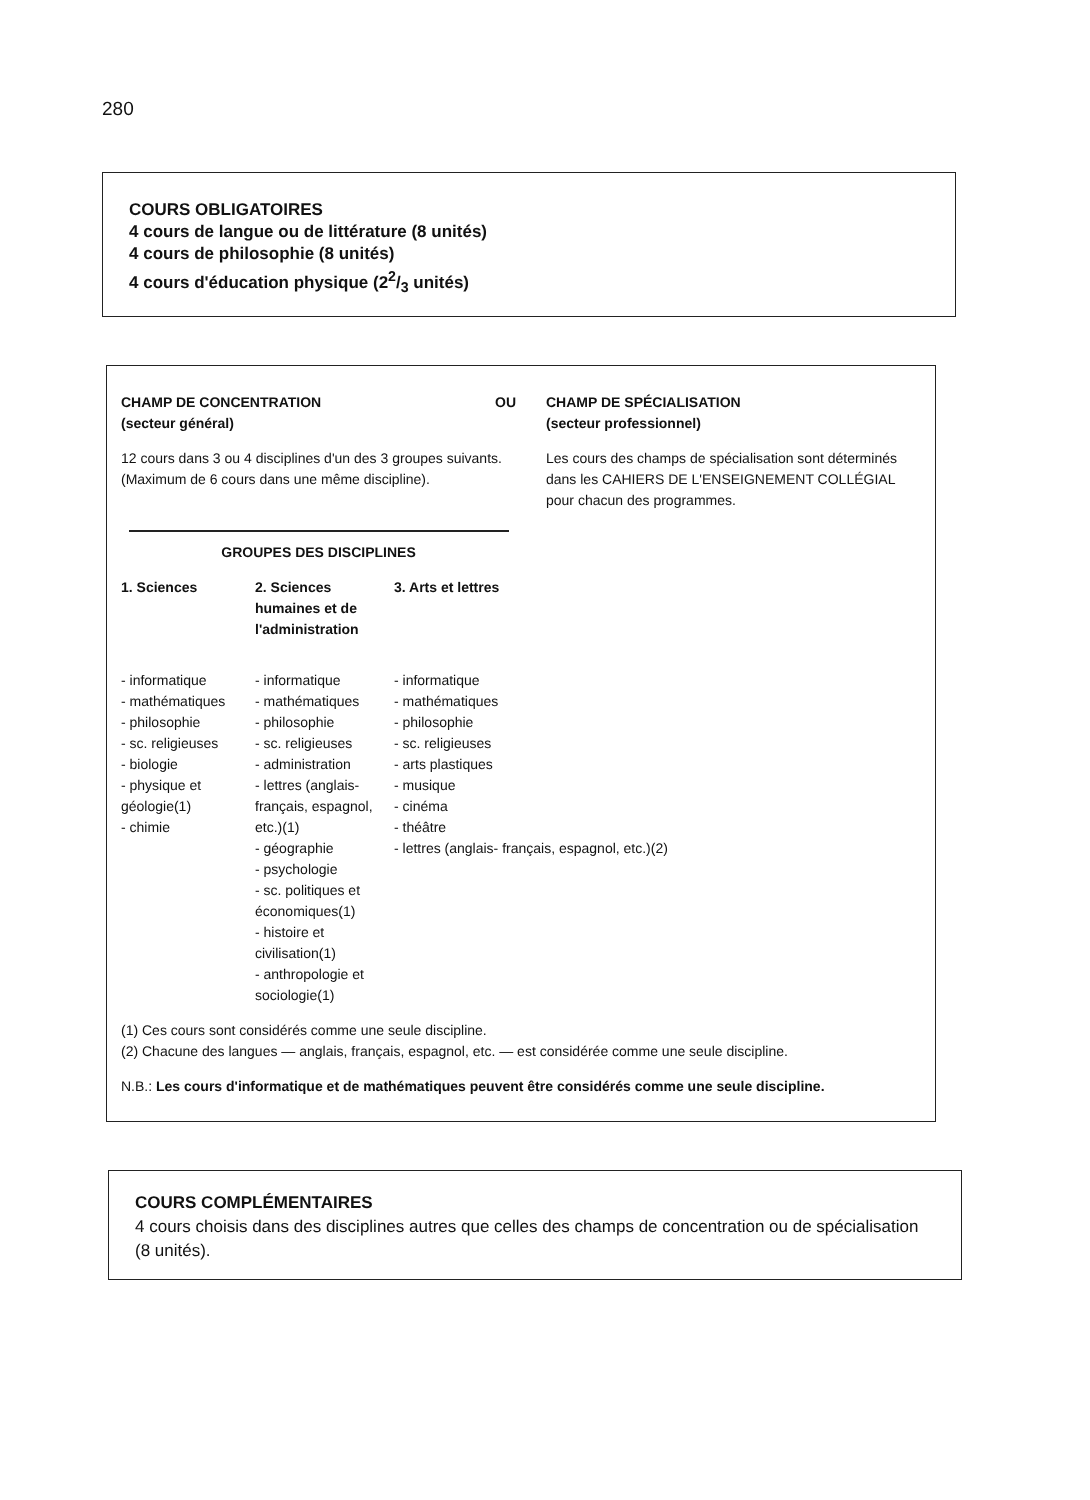280
COURS OBLIGATOIRES
4 cours de langue ou de littérature (8 unités)
4 cours de philosophie (8 unités)
4 cours d'éducation physique (22/3 unités)
CHAMP DE CONCENTRATION OU
(secteur général)
12 cours dans 3 ou 4 disciplines d'un des 3 groupes suivants. (Maximum de 6 cours dans une même discipline).
GROUPES DES DISCIPLINES
CHAMP DE SPÉCIALISATION
(secteur professionnel)
Les cours des champs de spécialisation sont déterminés dans les CAHIERS DE L'ENSEIGNEMENT COLLÉGIAL pour chacun des programmes.
| 1. Sciences | 2. Sciences humaines et de l'administration | 3. Arts et lettres |
| --- | --- | --- |
| - informatique - mathématiques - philosophie - sc. religieuses - biologie - physique et géologie(1) - chimie | - informatique - mathématiques - philosophie - sc. religieuses - administration - lettres (anglais- français, espagnol, etc.)(1) - géographie - psychologie - sc. politiques et économiques(1) - histoire et civilisation(1) - anthropologie et sociologie(1) | - informatique - mathématiques - philosophie - sc. religieuses - arts plastiques - musique - cinéma - théâtre - lettres (anglais- français, espagnol, etc.)(2) |
(1) Ces cours sont considérés comme une seule discipline.
(2) Chacune des langues — anglais, français, espagnol, etc. — est considérée comme une seule discipline.
N.B.: Les cours d'informatique et de mathématiques peuvent être considérés comme une seule discipline.
COURS COMPLÉMENTAIRES
4 cours choisis dans des disciplines autres que celles des champs de concentration ou de spécialisation (8 unités).